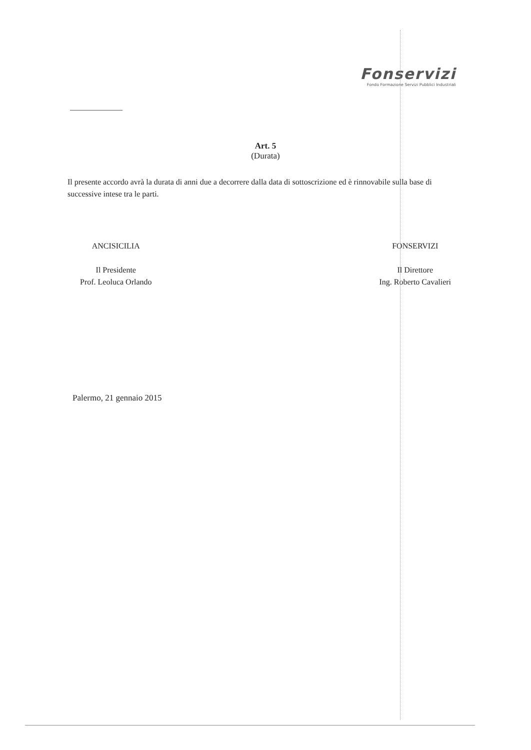Fonservizi
Fondo Formazione Servizi Pubblici Industriali
Art. 5
(Durata)
Il presente accordo avrà la durata di anni due a decorrere dalla data di sottoscrizione ed è rinnovabile sulla base di successive intese tra le parti.
ANCISICILIA
Il Presidente
Prof. Leoluca Orlando
FONSERVIZI
Il Direttore
Ing. Roberto Cavalieri
Palermo, 21 gennaio 2015